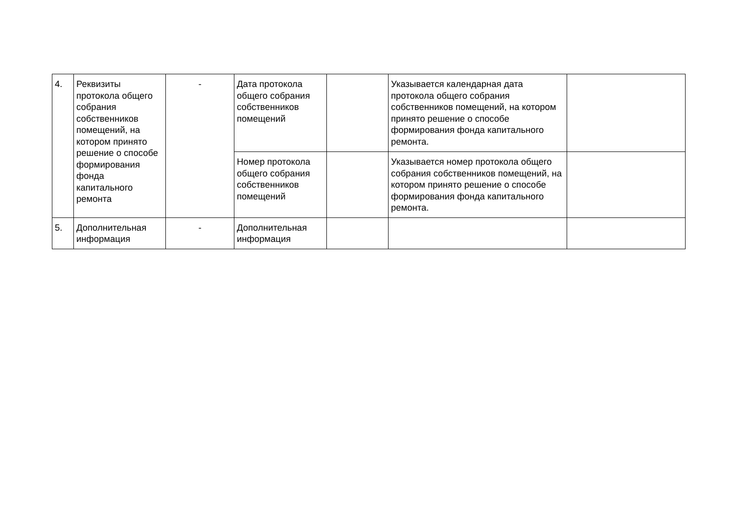| 4. | Реквизиты протокола общего собрания собственников помещений, на котором принято решение о способе формирования фонда капитального ремонта | - | Дата протокола общего собрания собственников помещений | | Указывается календарная дата протокола общего собрания собственников помещений, на котором принято решение о способе формирования фонда капитального ремонта. | |
| | | | Номер протокола общего собрания собственников помещений | | Указывается номер протокола общего собрания собственников помещений, на котором принято решение о способе формирования фонда капитального ремонта. | |
| 5. | Дополнительная информация | - | Дополнительная информация | | | |